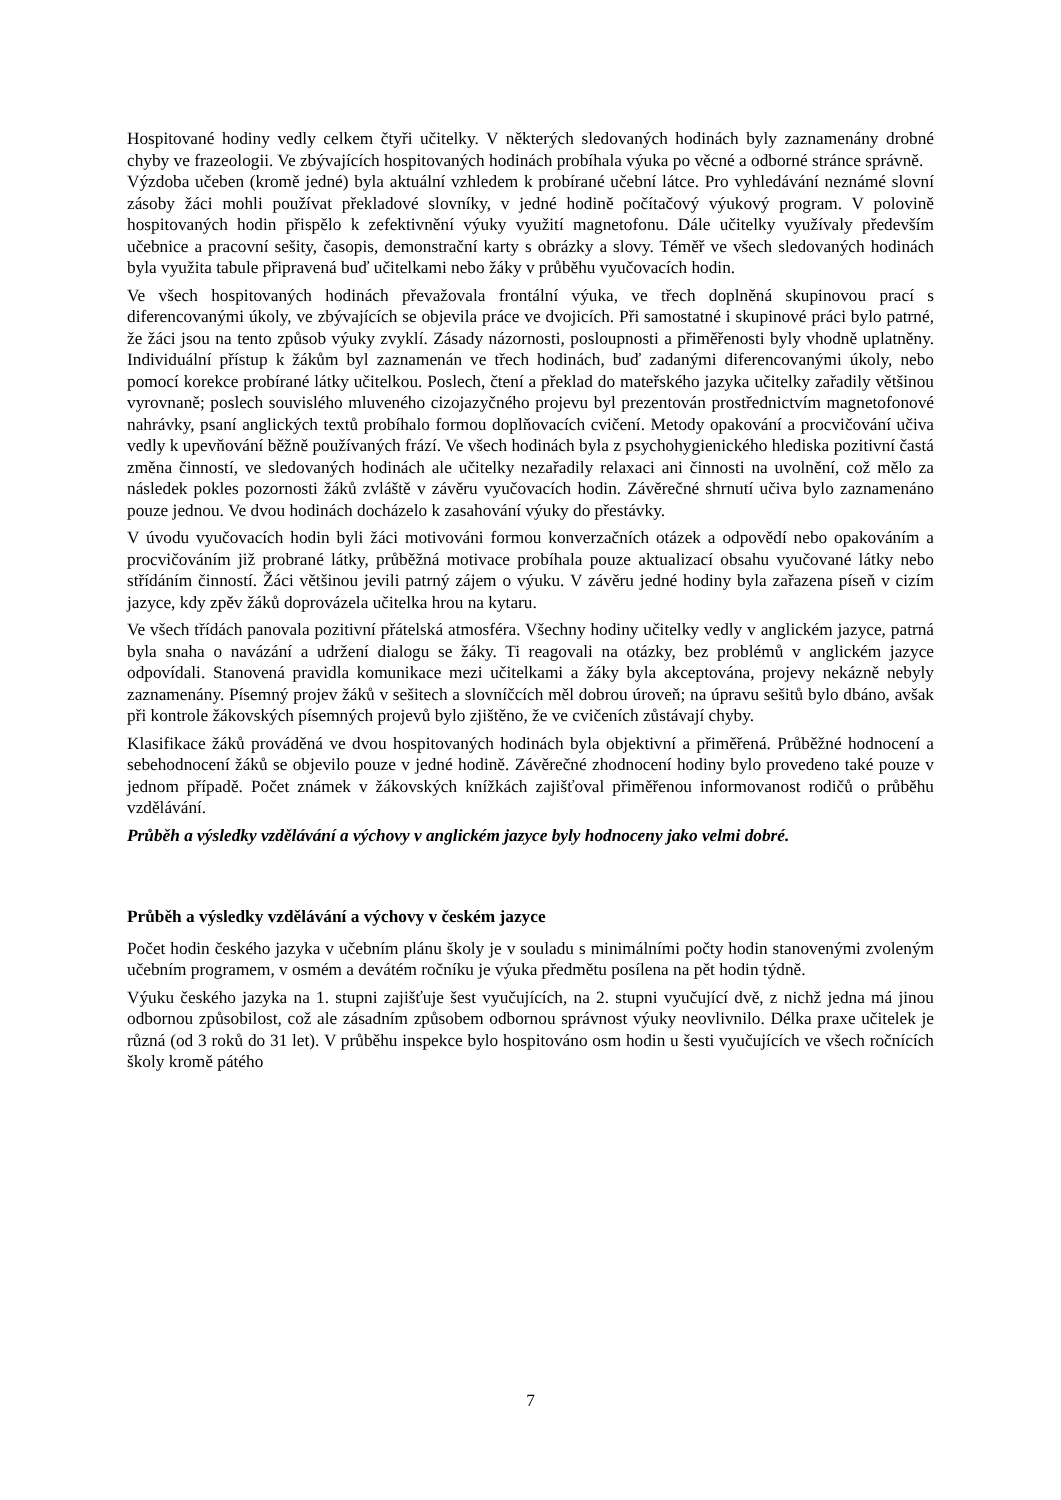Hospitované hodiny vedly celkem čtyři učitelky. V některých sledovaných hodinách byly zaznamenány drobné chyby ve frazeologii. Ve zbývajících hospitovaných hodinách probíhala výuka po věcné a odborné stránce správně.
Výzdoba učeben (kromě jedné) byla aktuální vzhledem k probírané učební látce. Pro vyhledávání neznámé slovní zásoby žáci mohli používat překladové slovníky, v jedné hodině počítačový výukový program. V polovině hospitovaných hodin přispělo k zefektivnění výuky využití magnetofonu. Dále učitelky využívaly především učebnice a pracovní sešity, časopis, demonstrační karty s obrázky a slovy. Téměř ve všech sledovaných hodinách byla využita tabule připravená buď učitelkami nebo žáky v průběhu vyučovacích hodin.
Ve všech hospitovaných hodinách převažovala frontální výuka, ve třech doplněná skupinovou prací s diferencovanými úkoly, ve zbývajících se objevila práce ve dvojicích. Při samostatné i skupinové práci bylo patrné, že žáci jsou na tento způsob výuky zvyklí. Zásady názornosti, posloupnosti a přiměřenosti byly vhodně uplatněny. Individuální přístup k žákům byl zaznamenán ve třech hodinách, buď zadanými diferencovanými úkoly, nebo pomocí korekce probírané látky učitelkou. Poslech, čtení a překlad do mateřského jazyka učitelky zařadily většinou vyrovnaně; poslech souvislého mluveného cizojazyčného projevu byl prezentován prostřednictvím magnetofonové nahrávky, psaní anglických textů probíhalo formou doplňovacích cvičení. Metody opakování a procvičování učiva vedly k upevňování běžně používaných frází. Ve všech hodinách byla z psychohygienického hlediska pozitivní častá změna činností, ve sledovaných hodinách ale učitelky nezařadily relaxaci ani činnosti na uvolnění, což mělo za následek pokles pozornosti žáků zvláště v závěru vyučovacích hodin. Závěrečné shrnutí učiva bylo zaznamenáno pouze jednou. Ve dvou hodinách docházelo k zasahování výuky do přestávky.
V úvodu vyučovacích hodin byli žáci motivováni formou konverzačních otázek a odpovědí nebo opakováním a procvičováním již probrané látky, průběžná motivace probíhala pouze aktualizací obsahu vyučované látky nebo střídáním činností. Žáci většinou jevili patrný zájem o výuku. V závěru jedné hodiny byla zařazena píseň v cizím jazyce, kdy zpěv žáků doprovázela učitelka hrou na kytaru.
Ve všech třídách panovala pozitivní přátelská atmosféra. Všechny hodiny učitelky vedly v anglickém jazyce, patrná byla snaha o navázání a udržení dialogu se žáky. Ti reagovali na otázky, bez problémů v anglickém jazyce odpovídali. Stanovená pravidla komunikace mezi učitelkami a žáky byla akceptována, projevy nekázně nebyly zaznamenány. Písemný projev žáků v sešitech a slovníčcích měl dobrou úroveň; na úpravu sešitů bylo dbáno, avšak při kontrole žákovských písemných projevů bylo zjištěno, že ve cvičeních zůstávají chyby.
Klasifikace žáků prováděná ve dvou hospitovaných hodinách byla objektivní a přiměřená. Průběžné hodnocení a sebehodnocení žáků se objevilo pouze v jedné hodině. Závěrečné zhodnocení hodiny bylo provedeno také pouze v jednom případě. Počet známek v žákovských knížkách zajišťoval přiměřenou informovanost rodičů o průběhu vzdělávání.
Průběh a výsledky vzdělávání a výchovy v anglickém jazyce byly hodnoceny jako velmi dobré.
Průběh a výsledky vzdělávání a výchovy v českém jazyce
Počet hodin českého jazyka v učebním plánu školy je v souladu s minimálními počty hodin stanovenými zvoleným učebním programem, v osmém a devátém ročníku je výuka předmětu posílena na pět hodin týdně.
Výuku českého jazyka na 1. stupni zajišťuje šest vyučujících, na 2. stupni vyučující dvě, z nichž jedna má jinou odbornou způsobilost, což ale zásadním způsobem odbornou správnost výuky neovlivnilo. Délka praxe učitelek je různá (od 3 roků do 31 let). V průběhu inspekce bylo hospitováno osm hodin u šesti vyučujících ve všech ročnících školy kromě pátého
7